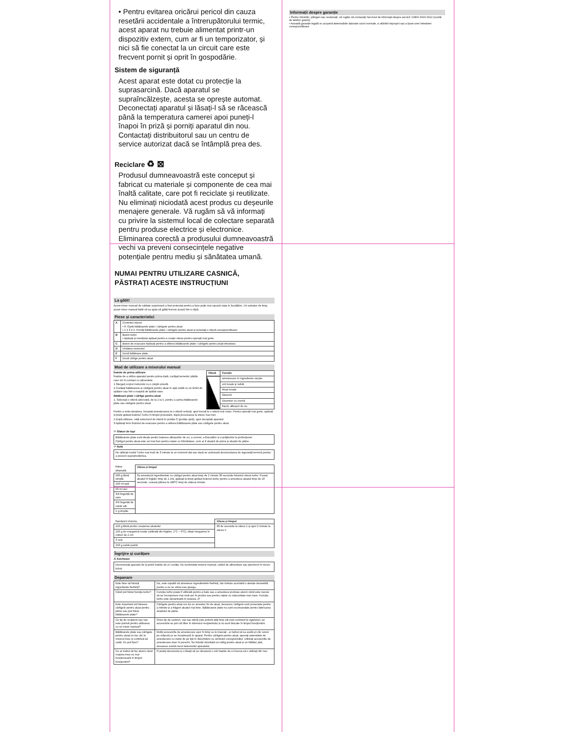• Pentru evitarea oricărui pericol din cauza resetării accidentale a întrerupătorului termic, acest aparat nu trebuie alimentat printr-un dispozitiv extern, cum ar fi un temporizator, și nici să fie conectat la un circuit care este frecvent pornit și oprit în gospodărie.
Sistem de siguranță
Acest aparat este dotat cu protecție la suprasarcină. Dacă aparatul se supraîncălzește, acesta se oprește automat. Deconectați aparatul și lăsați-l să se răcească până la temperatura camerei apoi puneți-l înapoi în priză și porniți aparatul din nou. Contactați distribuitorul sau un centru de service autorizat dacă se întâmplă prea des.
Reciclare ♻ ⊠
Produsul dumneavoastră este conceput și fabricat cu materiale și componente de cea mai înaltă calitate, care pot fi reciclate și reutilizate. Nu eliminați niciodată acest produs cu deșeurile menajere generale. Vă rugăm să vă informați cu privire la sistemul local de colectare separată pentru produse electrice și electronice. Eliminarea corectă a produsului dumneavoastră vechi va preveni consecințele negative potențiale pentru mediu și sănătatea umană.
NUMAI PENTRU UTILIZARE CASNICĂ,
PĂSTRAȚI ACESTE INSTRUCȚIUNI
La gătit!
Acest mixer manual de calitate superioară a fost proiectat pentru a face puțin mai ușoară viața în bucătărie. Un salvator de timp, acest mixer manual fiabil vă va ajuta să gătiți frumos acasă într-o clipă.
Piese și caracteristici
| A | Controlul vitezei • 0: Opriți bătătoarele plate / cârligele pentru aluat • 1 2 3 4 5: Porniți bătătoarele plate / cârligele pentru aluat și selectați o viteză corespunzătoare |
| B | Buton turbo • Apăsați și mențineți apăsat pentru a crește viteza pentru operații mai grele. |
| C | Buton de evacuare Apăsați pentru a elibera bătătoarele plate / cârligele pentru aluat introduse. |
| D | Unitatea motorului |
| E | Două bătătoare plate |
| F | Două cârlige pentru aluat |
Mod de utilizare a mixerului manual
Înainte de prima utilizare
Înainte de a utiliza aparatul pentru prima dată, curățați temeinic părțile care vin în contact cu alimentele.
1.Ștergeți corpul motorului cu o cârpă umedă.
2.Curățați bătătoarele și cârligele pentru aluat în apă caldă cu un lichid de spălare sau într-o mașină de spălat vase.
Bătătoare plate / cârlige pentru aluat
1. Selectați o viteză adecvată, de la 1 la 5, pentru a activa bătătoarele plate sau cârligele pentru aluat
| Viteză | Funcție |
| --- | --- |
| | amestecare în ingrediente uscate |
| | unt moale și zahăr |
| | Aluat moale |
| | Glazură |
| | Deserturi cu cremă |
| | frișcă, albușuri de ou |
Pentru a evita stropirea, începeți amestecarea la o viteză redusă, apoi treceți la o viteză mai mare. Pentru operații mai grele, apăsați și țineți apăsat butonul Turbo în timpul procesării, după procesarea la viteze mai mici.
2.După utilizare, rotiți selectorul de viteză în poziția O (poziția oprit), apoi decuplați aparatul.
3.Apăsați ferm butonul de evacuare pentru a elibera bătătoarele plate sau cârligele pentru aluat.
☞ Sfaturi de top!
Bătătoarele plate sunt ideale pentru baterea albușurilor de ou, a cremei, a biscuiților și a prăjiturilor la perfecțiune!
Cârligul pentru aluat este cel mai bun pentru rețete cu frământare, cum ar fi aluatul de pizza și aluatul de pâine.
☞ Notă
Nu utilizați modul Turbo mai mult de 3 minute la un moment dat sau dacă se activează deconectarea de siguranță termică pentru a preveni supraîncălzirea.
| Pâine obișnuită | Viteza și timpul |
| 500 g făină simplă | Se amestecă ingredientele cu cârligul pentru aluat timp de 2 minute 30 secunde folosind viteza turbo. Puneți aluatul în frigider timp de 1 oră, apăsați și țineți apăsat butonul turbo pentru a amesteca aluatul timp de 10 secunde, coaceți pâinea la 180°C timp de câteva minute. |
| 250 ml apă | |
| 50 ml ulei | |
| 3/4 linguriță de sare | |
| 3/4 linguriță de zahăr alb | |
| 5 g drojdie | |
| Sandwich Victoria | Viteza și timpul |
| 150 g făină pentru creșterea aluatului | 90 de secunde la viteza 1 și apoi 2 minute la viteza 5 |
| 150 g de margarină moale (utilizată din frigider, 1°C ~ 6°C), tăiați margarina în cuburi de 2 cm | |
| 3 ouă | |
| 150 g zahăr pudră | |
Îngrijire și curățare
⚠ Avertizare
Deconectați aparatul de la priză înainte de a-l curăța. Nu scufundați mixerul manual, cablul de alimentare sau ștecherul în niciun lichid.
Depanare
| Este bine să folosiți ingrediente fierbinți? | Da, este capabil să amestece ingredientele fierbinți, dar trebuie acordată o atenție deosebită pentru a nu se vărsa sau sparge. |
| Când pot folosi funcția turbo? | Funcția turbo poate fi utilizată pentru a bate sau a amesteca produse atunci când este nevoie să se încorporeze mai mult aer în produs sau pentru rețete cu vâscozitate mai mare. Funcția turbo este dezactivată în setarea „0” |
| Este important să folosesc cârligele pentru aluat pentru pâine sau pot folosi bătătoarele plate? | Cârligele pentru aluat vor da un amestec fin de aluat, deoarece cârligele sunt proiectate pentru a întinde și a frăgezi aluatul mai bine. Bătătoarele plate nu sunt recomandate pentru fabricarea aluatului de pâine. |
| Ce tip de recipient sau vas este potrivit pentru utilizarea cu un mixer manual? | Orice tip de castron, vas sau sticlă este potrivit atât timp cât este rezistent la zgârieturi, iar accesoriile se pot roti liber în interiorul recipientului și nu sunt blocate în timpul funcționării. |
| Bătătoarele plate sau cârligele pentru aluat nu fac clic în mixerul meu și continuă să cadă. Ce pot face? | Rotiți accesoriile de amestecare ușor în timp ce le inserați - ar trebui să se audă un clic sonor pe măsură ce se încadrează în aparat. Pentru cârligele pentru aluat, așezați ustensilele de amestecare cu inelul de pe tijă în deschidere cu simbolul corespunzător. Utilizați accesoriile de amestecare doar în perechi. Nu folosiți niciodată un cârlig pentru aluat și un bătător plat, deoarece există riscul deteriorării aparatului. |
| Ce ar trebui să fac atunci când mașina mea nu mai funcționează în timpul funcționării? | O puteți deconecta și o lăsați să se răcească o oră înainte de a încerca să o utilizați din nou. |
Informații despre garanție
• Pentru întrebări, plângeri sau reclamații, vă rugăm să contactați Serviciul de informații despre servicii: 00800 6633 6622 (număr de telefon gratuit).
• Această garanție legală nu acoperă deteriorările datorate uzurii normale, a utilizării improprii sau a lipsei unei întrețineri corespunzătoare.